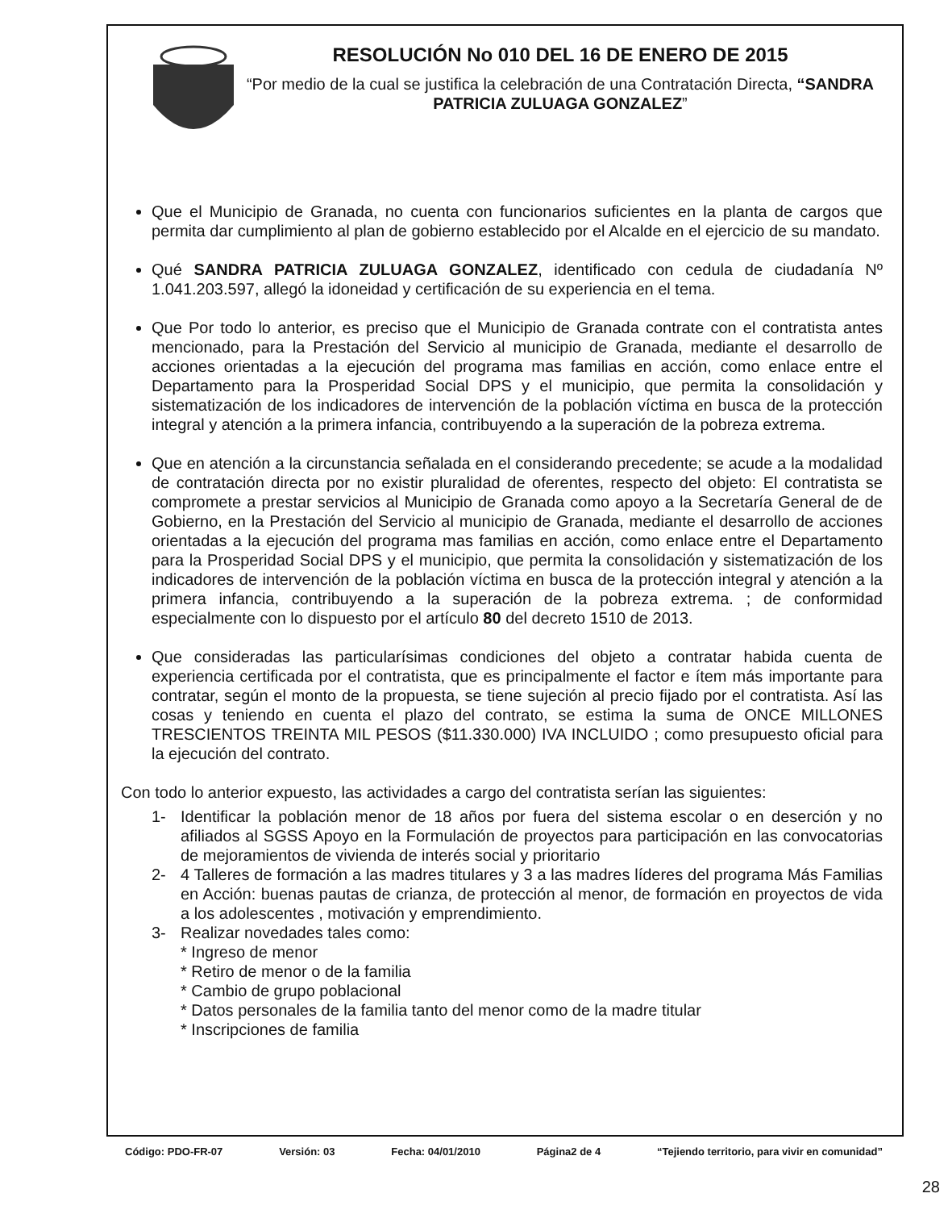RESOLUCIÓN No 010 DEL 16 DE ENERO DE 2015
“Por medio de la cual se justifica la celebración de una Contratación Directa, “SANDRA PATRICIA ZULUAGA GONZALEZ”
Que el Municipio de Granada, no cuenta con funcionarios suficientes en la planta de cargos que permita dar cumplimiento al plan de gobierno establecido por el Alcalde en el ejercicio de su mandato.
Qué SANDRA PATRICIA ZULUAGA GONZALEZ, identificado con cedula de ciudadanía Nº 1.041.203.597, allegó la idoneidad y certificación de su experiencia en el tema.
Que Por todo lo anterior, es preciso que el Municipio de Granada contrate con el contratista antes mencionado, para la Prestación del Servicio al municipio de Granada, mediante el desarrollo de acciones orientadas a la ejecución del programa mas familias en acción, como enlace entre el Departamento para la Prosperidad Social DPS y el municipio, que permita la consolidación y sistematización de los indicadores de intervención de la población víctima en busca de la protección integral y atención a la primera infancia, contribuyendo a la superación de la pobreza extrema.
Que en atención a la circunstancia señalada en el considerando precedente; se acude a la modalidad de contratación directa por no existir pluralidad de oferentes, respecto del objeto: El contratista se compromete a prestar servicios al Municipio de Granada como apoyo a la Secretaría General de de Gobierno, en la Prestación del Servicio al municipio de Granada, mediante el desarrollo de acciones orientadas a la ejecución del programa mas familias en acción, como enlace entre el Departamento para la Prosperidad Social DPS y el municipio, que permita la consolidación y sistematización de los indicadores de intervención de la población víctima en busca de la protección integral y atención a la primera infancia, contribuyendo a la superación de la pobreza extrema. ; de conformidad especialmente con lo dispuesto por el artículo 80 del decreto 1510 de 2013.
Que consideradas las particularísimas condiciones del objeto a contratar habida cuenta de experiencia certificada por el contratista, que es principalmente el factor e ítem más importante para contratar, según el monto de la propuesta, se tiene sujeción al precio fijado por el contratista. Así las cosas y teniendo en cuenta el plazo del contrato, se estima la suma de ONCE MILLONES TRESCIENTOS TREINTA MIL PESOS ($11.330.000) IVA INCLUIDO ; como presupuesto oficial para la ejecución del contrato.
Con todo lo anterior expuesto, las actividades a cargo del contratista serían las siguientes:
1- Identificar la población menor de 18 años por fuera del sistema escolar o en deserción y no afiliados al SGSS Apoyo en la Formulación de proyectos para participación en las convocatorias de mejoramientos de vivienda de interés social y prioritario
2- 4 Talleres de formación a las madres titulares y 3 a las madres líderes del programa Más Familias en Acción: buenas pautas de crianza, de protección al menor, de formación en proyectos de vida a los adolescentes , motivación y emprendimiento.
3- Realizar novedades tales como:
* Ingreso de menor
* Retiro de menor o de la familia
* Cambio de grupo poblacional
* Datos personales de la familia tanto del menor como de la madre titular
* Inscripciones de familia
Código: PDO-FR-07 Versión: 03 Fecha: 04/01/2010 Página2 de 4 “Tejiendo territorio, para vivir en comunidad”
28